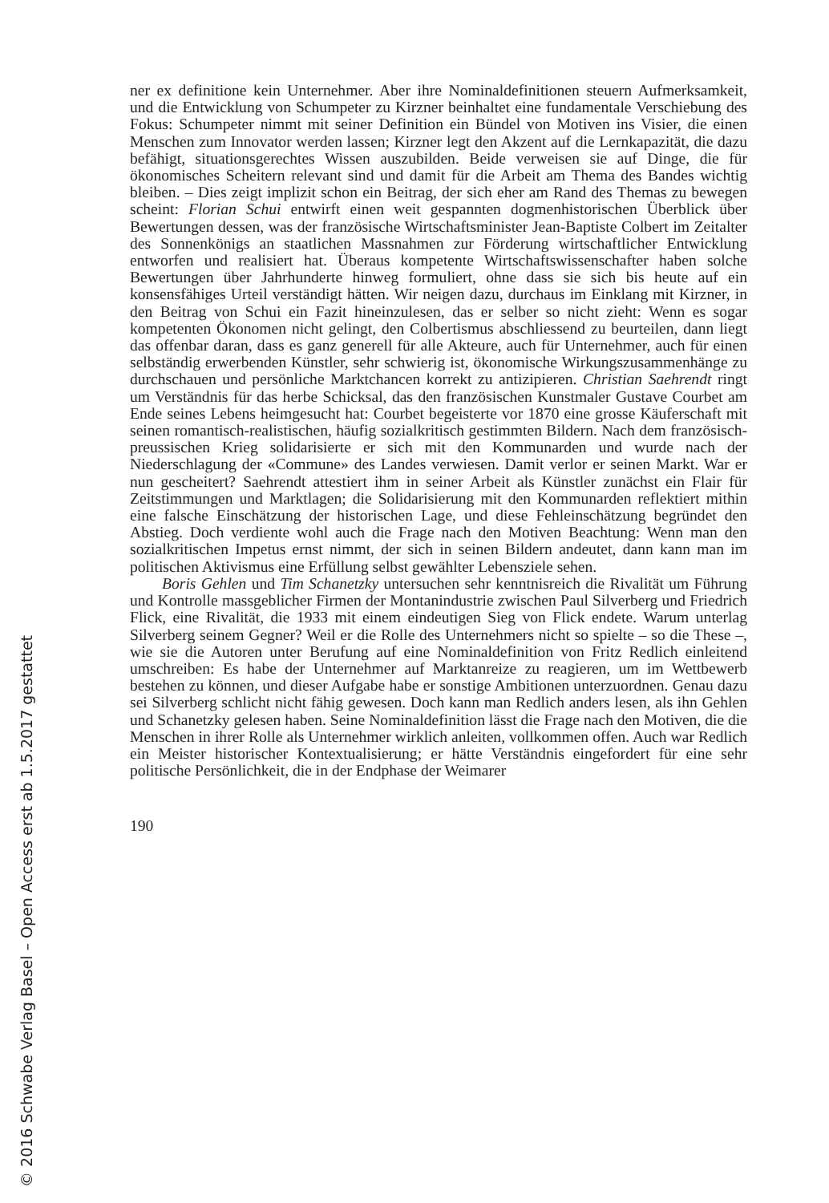© 2016 Schwabe Verlag Basel – Open Access erst ab 1.5.2017 gestattet
ner ex definitione kein Unternehmer. Aber ihre Nominaldefinitionen steuern Aufmerksamkeit, und die Entwicklung von Schumpeter zu Kirzner beinhaltet eine fundamentale Verschiebung des Fokus: Schumpeter nimmt mit seiner Definition ein Bündel von Motiven ins Visier, die einen Menschen zum Innovator werden lassen; Kirzner legt den Akzent auf die Lernkapazität, die dazu befähigt, situationsgerechtes Wissen auszubilden. Beide verweisen sie auf Dinge, die für ökonomisches Scheitern relevant sind und damit für die Arbeit am Thema des Bandes wichtig bleiben. – Dies zeigt implizit schon ein Beitrag, der sich eher am Rand des Themas zu bewegen scheint: Florian Schui entwirft einen weit gespannten dogmenhistorischen Überblick über Bewertungen dessen, was der französische Wirtschaftsminister Jean-Baptiste Colbert im Zeitalter des Sonnenkönigs an staatlichen Massnahmen zur Förderung wirtschaftlicher Entwicklung entworfen und realisiert hat. Überaus kompetente Wirtschaftswissenschafter haben solche Bewertungen über Jahrhunderte hinweg formuliert, ohne dass sie sich bis heute auf ein konsensfähiges Urteil verständigt hätten. Wir neigen dazu, durchaus im Einklang mit Kirzner, in den Beitrag von Schui ein Fazit hineinzulesen, das er selber so nicht zieht: Wenn es sogar kompetenten Ökonomen nicht gelingt, den Colbertismus abschliessend zu beurteilen, dann liegt das offenbar daran, dass es ganz generell für alle Akteure, auch für Unternehmer, auch für einen selbständig erwerbenden Künstler, sehr schwierig ist, ökonomische Wirkungszusammenhänge zu durchschauen und persönliche Marktchancen korrekt zu antizipieren. Christian Saehrendt ringt um Verständnis für das herbe Schicksal, das den französischen Kunstmaler Gustave Courbet am Ende seines Lebens heimgesucht hat: Courbet begeisterte vor 1870 eine grosse Käuferschaft mit seinen romantisch-realistischen, häufig sozialkritisch gestimmten Bildern. Nach dem französisch-preussischen Krieg solidarisierte er sich mit den Kommunarden und wurde nach der Niederschlagung der «Commune» des Landes verwiesen. Damit verlor er seinen Markt. War er nun gescheitert? Saehrendt attestiert ihm in seiner Arbeit als Künstler zunächst ein Flair für Zeitstimmungen und Marktlagen; die Solidarisierung mit den Kommunarden reflektiert mithin eine falsche Einschätzung der historischen Lage, und diese Fehleinschätzung begründet den Abstieg. Doch verdiente wohl auch die Frage nach den Motiven Beachtung: Wenn man den sozialkritischen Impetus ernst nimmt, der sich in seinen Bildern andeutet, dann kann man im politischen Aktivismus eine Erfüllung selbst gewählter Lebensziele sehen.
Boris Gehlen und Tim Schanetzky untersuchen sehr kenntnisreich die Rivalität um Führung und Kontrolle massgeblicher Firmen der Montanindustrie zwischen Paul Silverberg und Friedrich Flick, eine Rivalität, die 1933 mit einem eindeutigen Sieg von Flick endete. Warum unterlag Silverberg seinem Gegner? Weil er die Rolle des Unternehmers nicht so spielte – so die These –, wie sie die Autoren unter Berufung auf eine Nominaldefinition von Fritz Redlich einleitend umschreiben: Es habe der Unternehmer auf Marktanreize zu reagieren, um im Wettbewerb bestehen zu können, und dieser Aufgabe habe er sonstige Ambitionen unterzuordnen. Genau dazu sei Silverberg schlicht nicht fähig gewesen. Doch kann man Redlich anders lesen, als ihn Gehlen und Schanetzky gelesen haben. Seine Nominaldefinition lässt die Frage nach den Motiven, die die Menschen in ihrer Rolle als Unternehmer wirklich anleiten, vollkommen offen. Auch war Redlich ein Meister historischer Kontextualisierung; er hätte Verständnis eingefordert für eine sehr politische Persönlichkeit, die in der Endphase der Weimarer
190